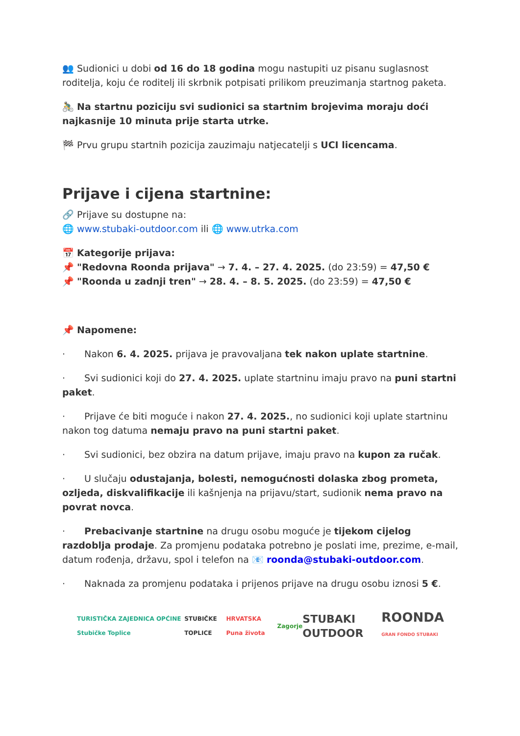👥 Sudionici u dobi od 16 do 18 godina mogu nastupiti uz pisanu suglasnost roditelja, koju će roditelj ili skrbnik potpisati prilikom preuzimanja startnog paketa.
🚴‍♂️ Na startnu poziciju svi sudionici sa startnim brojevima moraju doći najkasnije 10 minuta prije starta utrke.
🏁 Prvu grupu startnih pozicija zauzimaju natjecatelji s UCI licencama.
Prijave i cijena startnine:
🔗 Prijave su dostupne na:
🌐 www.stubaki-outdoor.com ili 🌐 www.utrka.com
📅 Kategorije prijava:
📌 "Redovna Roonda prijava" → 7. 4. – 27. 4. 2025. (do 23:59) = 47,50 €
📌 "Roonda u zadnji tren" → 28. 4. – 8. 5. 2025. (do 23:59) = 47,50 €
📌 Napomene:
· Nakon 6. 4. 2025. prijava je pravovaljana tek nakon uplate startnine.
· Svi sudionici koji do 27. 4. 2025. uplate startninu imaju pravo na puni startni paket.
· Prijave će biti moguće i nakon 27. 4. 2025., no sudionici koji uplate startninu nakon tog datuma nemaju pravo na puni startni paket.
· Svi sudionici, bez obzira na datum prijave, imaju pravo na kupon za ručak.
· U slučaju odustajanja, bolesti, nemogućnosti dolaska zbog prometa, ozljeda, diskvalifikacije ili kašnjenja na prijavu/start, sudionik nema pravo na povrat novca.
· Prebacivanje startnine na drugu osobu moguće je tijekom cijelog razdoblja prodaje. Za promjenu podataka potrebno je poslati ime, prezime, e-mail, datum rođenja, državu, spol i telefon na 📧 roonda@stubaki-outdoor.com.
· Naknada za promjenu podataka i prijenos prijave na drugu osobu iznosi 5 €.
TURISTIČKA ZAJEDNICA OPĆINE Stubičke Toplice
STUBIČKE TOPLICE HRVATSKA Puna života Zagorje
STUBAKI OUTDOOR
ROONDA
GRAN FONDO STUBAKI